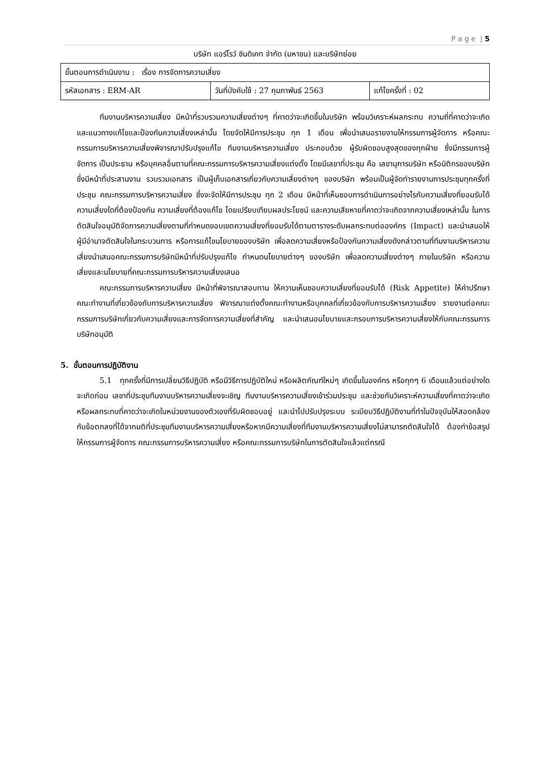P a g e | 5
บริษัท แอร์โรว์ ซินดิเคท จำกัด (มหาชน) และบริษัทย่อย
| ขั้นตอนการดำเนินงาน : เรื่อง การจัดการความเสี่ยง | | |
| รหัสเอกสาร : ERM-AR | วันที่บังคับใช้ : 27 กุมภาพันธ์ 2563 | แก้ไขครั้งที่ : 02 |
ทีมงานบริหารความเสี่ยง มีหน้าที่รวบรวมความเสี่ยงต่างๆ ที่คาดว่าจะเกิดขึ้นในบริษัท พร้อมวิเคราะห์ผลกระทบ ความถี่ที่คาดว่าจะเกิดและแนวทางแก้ไขและป้องกันความเสี่ยงเหล่านั้น โดยจัดให้มีการประชุม ทุก 1 เดือน เพื่อนำเสนอรายงานให้กรรมการผู้จัดการ หรือคณะกรรมการบริหารความเสี่ยงพิจารณาปรับปรุงแก้ไข ทีมงานบริหารความเสี่ยง ประกอบด้วย ผู้รับผิดชอบสูงสุดของทุกฝ่าย ซึ่งมีกรรมการผู้จัดการ เป็นประธาน หรือบุคคลอื่นตามที่คณะกรรมการบริหารความเสี่ยงแต่งตั้ง โดยมีเลขาที่ประชุม คือ เลขานุการบริษัท หรือนิติกรของบริษัท ซึ่งมีหน้าที่ประสานงาน รวบรวมเอกสาร เป็นผู้เก็บเอกสารเกี่ยวกับความเสี่ยงต่างๆ ของบริษัท พร้อมเป็นผู้จัดทำรายงานการประชุมทุกครั้งที่ประชุม คณะกรรมการบริหารความเสี่ยง ซึ่งจะจัดให้มีการประชุม ทุก 2 เดือน มีหน้าที่เห็นชอบการดำเนินการอย่างไรกับความเสี่ยงที่ยอมรับได้ ความเสี่ยงใดที่ต้องป้องกัน ความเสี่ยงที่ต้องแก้ไข โดยเปรียบเทียบผลประโยชน์ และความเสียหายที่คาดว่าจะเกิดจากความเสี่ยงเหล่านั้น ในการตัดสินใจอนุมัติจัดการความเสี่ยงตามที่กำหนดขอบเขตความเสี่ยงที่ยอมรับได้ตามตารางระดับผลกระทบต่อองค์กร (Impact) และนำเสนอให้ผู้มีอำนาจตัดสินใจในกระบวนการ หรือการแก้ไขนโยบายของบริษัท เพื่อลดความเสี่ยงหรือป้องกันความเสี่ยงดังกล่าวตามที่ทีมงานบริหารความเสี่ยงนำเสนอคณะกรรมการบริษัทมีหน้าที่ปรับปรุงแก้ไข กำหนดนโยบายต่างๆ ของบริษัท เพื่อลดความเสี่ยงต่างๆ ภายในบริษัท หรือความเสี่ยงและนโยบายที่คณะกรรมการบริหารความเสี่ยงเสนอ
คณะกรรมการบริหารความเสี่ยง มีหน้าที่พิจารณาสอบทาน ให้ความเห็นชอบความเสี่ยงที่ยอมรับได้ (Risk Appetite) ให้คำปรึกษาคณะทำงานที่เกี่ยวข้องกับการบริหารความเสี่ยง พิจารณาแต่งตั้งคณะทำงานหรือบุคคลที่เกี่ยวข้องกับการบริหารความเสี่ยง รายงานต่อคณะกรรมการบริษัทเกี่ยวกับความเสี่ยงและการจัดการความเสี่ยงที่สำคัญ และนำเสนอนโยบายและกรอบการบริหารความเสี่ยงให้กับคณะกรรมการบริษัทอนุมัติ
5. ขั้นตอนการปฏิบัติงาน
5.1 ทุกครั้งที่มีการเปลี่ยนวิธีปฏิบัติ หรือมีวิธีการปฏิบัติใหม่ หรือผลิตภัณฑ์ใหม่ๆ เกิดขึ้นในองค์กร หรือทุกๆ 6 เดือนแล้วแต่อย่างใดจะเกิดก่อน เลขาที่ประชุมทีมงานบริหารความเสี่ยงจะเชิญ ทีมงานบริหารความเสี่ยงเข้าร่วมประชุม และช่วยกันวิเคราะห์ความเสี่ยงที่คาดว่าจะเกิด หรือผลกระทบที่คาดว่าจะเกิดในหน่วยงานของตัวเองที่รับผิดชอบอยู่ และนำไปปรับปรุงระบบ ระเบียบวิธีปฏิบัติงานที่ทำในปัจจุบันให้สอดคล้องกับข้อตกลงที่ได้จากมติที่ประชุมทีมงานบริหารความเสี่ยงหรือหากมีความเสี่ยงที่ทีมงานบริหารความเสี่ยงไม่สามารถตัดสินใจได้ ต้องทำข้อสรุปให้กรรมการผู้จัดการ คณะกรรมการบริหารความเสี่ยง หรือคณะกรรมการบริษัทในการตัดสินใจแล้วแต่กรณี